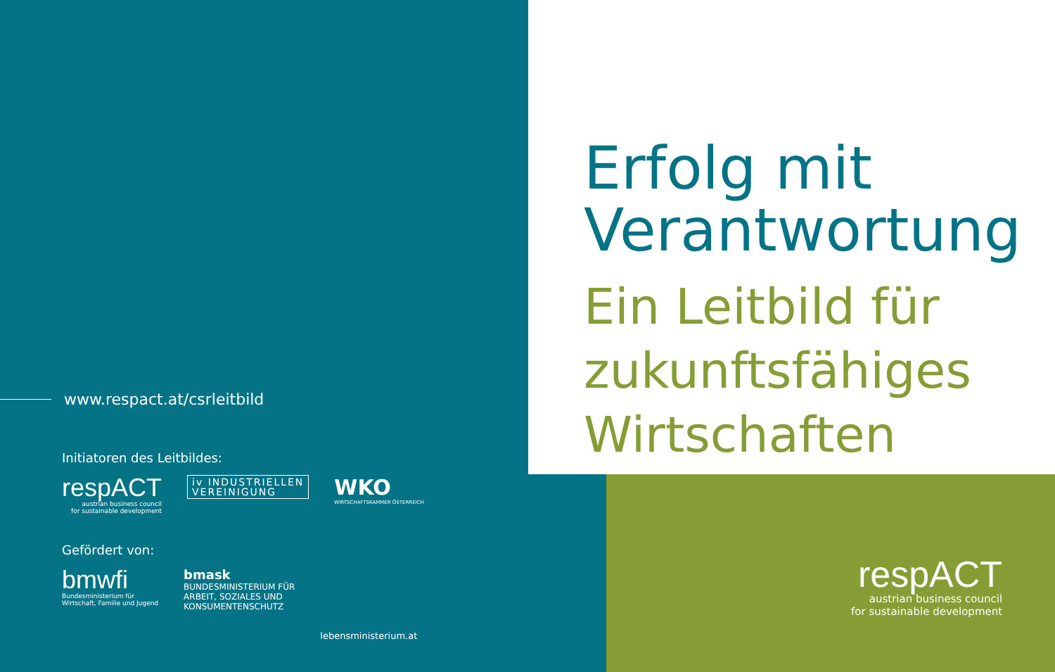Erfolg mit
Verantwortung
Ein Leitbild für
zukunftsfähiges
Wirtschaften
www.respact.at/csrleitbild
Initiatoren des Leitbildes:
respACT
austrian business council
for sustainable development
iv INDUSTRIELLEN
VEREINIGUNG
WKO
WIRTSCHAFTSKAMMER ÖSTERREICH
Gefördert von:
bmwfi
Bundesministerium für
Wirtschaft, Familie und Jugend
bmask
BUNDESMINISTERIUM FÜR
ARBEIT, SOZIALES UND
KONSUMENTENSCHUTZ
lebensministerium.at
respACT
austrian business council
for sustainable development